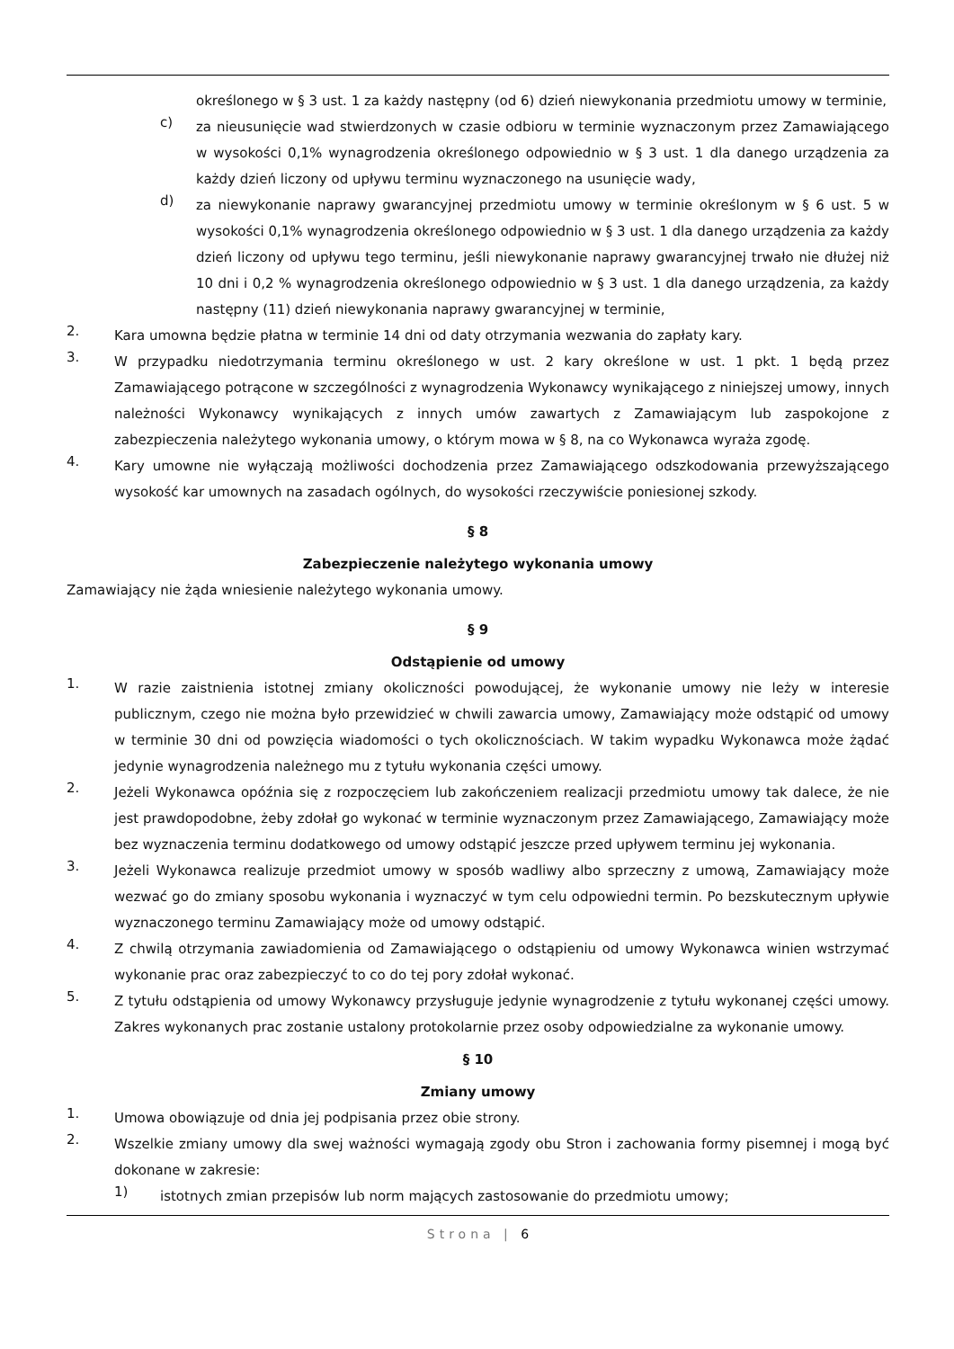określonego w § 3 ust. 1 za każdy następny (od 6) dzień niewykonania przedmiotu umowy w terminie,
c)
za nieusunięcie wad stwierdzonych w czasie odbioru w terminie wyznaczonym przez Zamawiającego w wysokości 0,1% wynagrodzenia określonego odpowiednio w § 3 ust. 1 dla danego urządzenia za każdy dzień liczony od upływu terminu wyznaczonego na usunięcie wady,
d)
za niewykonanie naprawy gwarancyjnej przedmiotu umowy w terminie określonym w § 6 ust. 5 w wysokości 0,1% wynagrodzenia określonego odpowiednio w § 3 ust. 1 dla danego urządzenia za każdy dzień liczony od upływu tego terminu, jeśli niewykonanie naprawy gwarancyjnej trwało nie dłużej niż 10 dni i 0,2 % wynagrodzenia określonego odpowiednio w § 3 ust. 1 dla danego urządzenia, za każdy następny (11) dzień niewykonania naprawy gwarancyjnej w terminie,
2.
Kara umowna będzie płatna w terminie 14 dni od daty otrzymania wezwania do zapłaty kary.
3.
W przypadku niedotrzymania terminu określonego w ust. 2 kary określone w ust. 1 pkt. 1 będą przez Zamawiającego potrącone w szczególności z wynagrodzenia Wykonawcy wynikającego z niniejszej umowy, innych należności Wykonawcy wynikających z innych umów zawartych z Zamawiającym lub zaspokojone z zabezpieczenia należytego wykonania umowy, o którym mowa w § 8, na co Wykonawca wyraża zgodę.
4.
Kary umowne nie wyłączają możliwości dochodzenia przez Zamawiającego odszkodowania przewyższającego wysokość kar umownych na zasadach ogólnych, do wysokości rzeczywiście poniesionej szkody.
§ 8
Zabezpieczenie należytego wykonania umowy
Zamawiający nie żąda wniesienie należytego wykonania umowy.
§ 9
Odstąpienie od umowy
1.
W razie zaistnienia istotnej zmiany okoliczności powodującej, że wykonanie umowy nie leży w interesie publicznym, czego nie można było przewidzieć w chwili zawarcia umowy, Zamawiający może odstąpić od umowy w terminie 30 dni od powzięcia wiadomości o tych okolicznościach. W takim wypadku Wykonawca może żądać jedynie wynagrodzenia należnego mu z tytułu wykonania części umowy.
2.
Jeżeli Wykonawca opóźnia się z rozpoczęciem lub zakończeniem realizacji przedmiotu umowy tak dalece, że nie jest prawdopodobne, żeby zdołał go wykonać w terminie wyznaczonym przez Zamawiającego, Zamawiający może bez wyznaczenia terminu dodatkowego od umowy odstąpić jeszcze przed upływem terminu jej wykonania.
3.
Jeżeli Wykonawca realizuje przedmiot umowy w sposób wadliwy albo sprzeczny z umową, Zamawiający może wezwać go do zmiany sposobu wykonania i wyznaczyć w tym celu odpowiedni termin. Po bezskutecznym upływie wyznaczonego terminu Zamawiający może od umowy odstąpić.
4.
Z chwilą otrzymania zawiadomienia od Zamawiającego o odstąpieniu od umowy Wykonawca winien wstrzymać wykonanie prac oraz zabezpieczyć to co do tej pory zdołał wykonać.
5.
Z tytułu odstąpienia od umowy Wykonawcy przysługuje jedynie wynagrodzenie z tytułu wykonanej części umowy. Zakres wykonanych prac zostanie ustalony protokolarnie przez osoby odpowiedzialne za wykonanie umowy.
§ 10
Zmiany umowy
1.
Umowa obowiązuje od dnia jej podpisania przez obie strony.
2.
Wszelkie zmiany umowy dla swej ważności wymagają zgody obu Stron i zachowania formy pisemnej i mogą być dokonane w zakresie:
1)
istotnych zmian przepisów lub norm mających zastosowanie do przedmiotu umowy;
Strona | 6